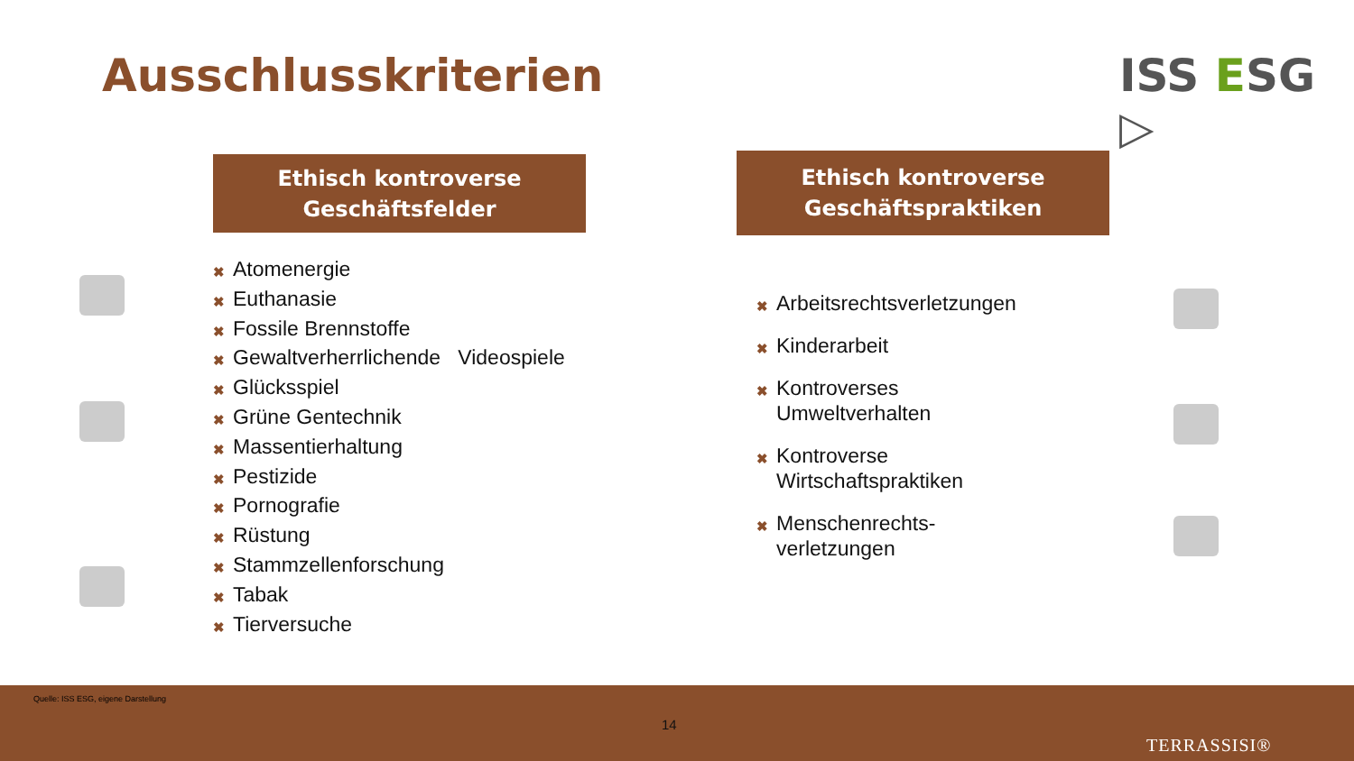Ausschlusskriterien ISS ESG ▷
Ethisch kontroverse
Geschäftsfelder
Ethisch kontroverse
Geschäftspraktiken
✖ Atomenergie
✖ Euthanasie
✖ Fossile Brennstoffe
✖ Gewaltverherrlichende Videospiele
✖ Glücksspiel
✖ Grüne Gentechnik
✖ Massentierhaltung
✖ Pestizide
✖ Pornografie
✖ Rüstung
✖ Stammzellenforschung
✖ Tabak
✖ Tierversuche
✖ Arbeitsrechtsverletzungen
✖ Kinderarbeit
✖ Kontroverses
Umweltverhalten
✖ Kontroverse
Wirtschaftspraktiken
✖ Menschenrechts-
verletzungen
Quelle: ISS ESG, eigene Darstellung
14
TERRASSISI®